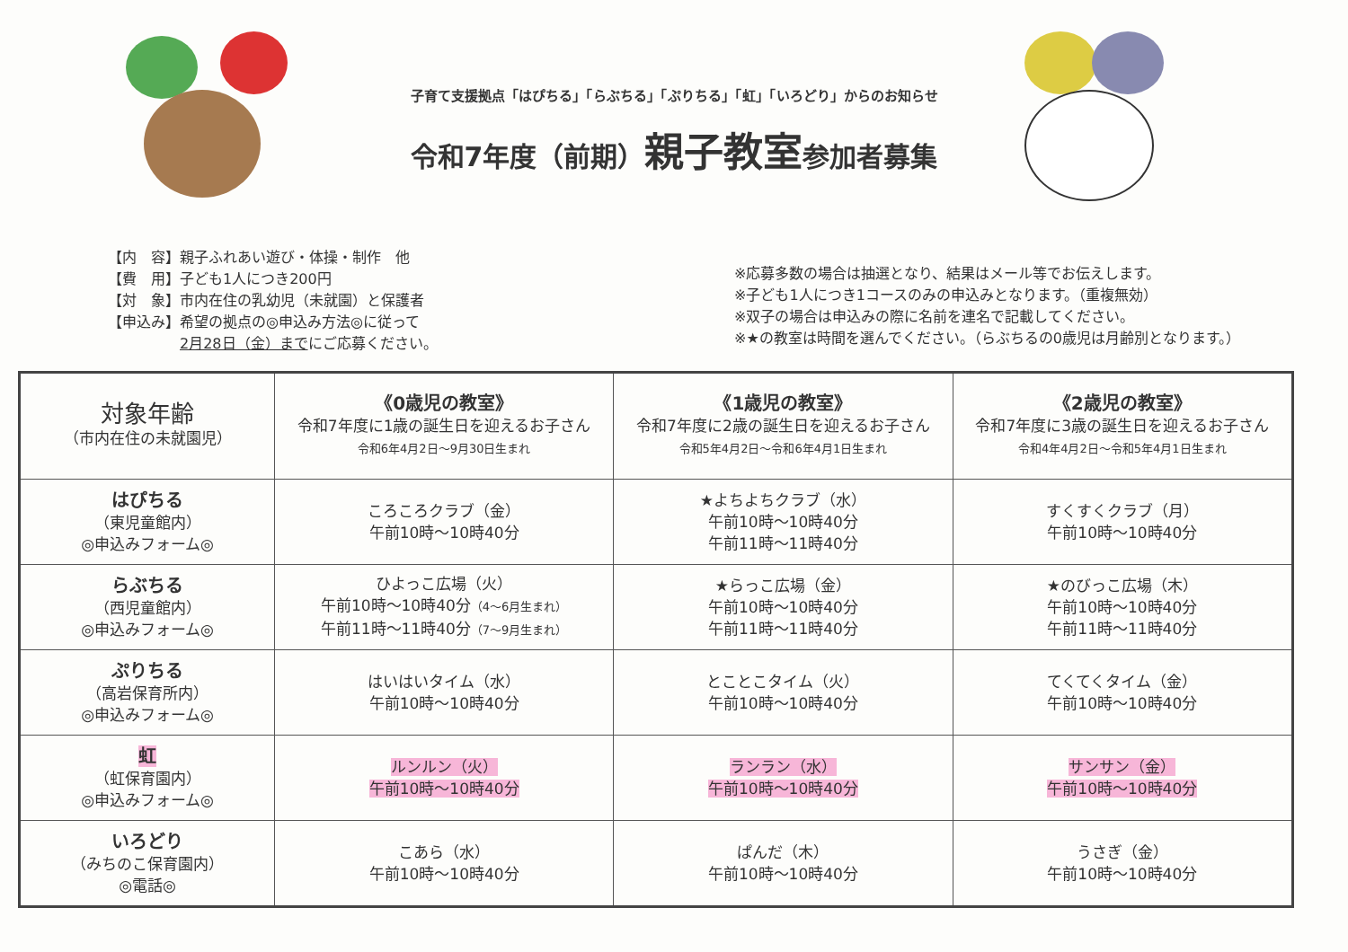子育て支援拠点「はぴちる」「らぶちる」「ぷりちる」「虹」「いろどり」からのお知らせ
令和7年度（前期）親子教室参加者募集
【内　容】親子ふれあい遊び・体操・制作　他
【費　用】子ども1人につき200円
【対　象】市内在住の乳幼児（未就園）と保護者
【申込み】希望の拠点の◎申込み方法◎に従って
　　　　　2月28日（金）までにご応募ください。
※応募多数の場合は抽選となり、結果はメール等でお伝えします。
※子ども1人につき1コースのみの申込みとなります。（重複無効）
※双子の場合は申込みの際に名前を連名で記載してください。
※★の教室は時間を選んでください。（らぶちるの0歳児は月齢別となります。）
| 対象年齢 （市内在住の未就園児） | 《0歳児の教室》 令和7年度に1歳の誕生日を迎えるお子さん 令和6年4月2日～9月30日生まれ | 《1歳児の教室》 令和7年度に2歳の誕生日を迎えるお子さん 令和5年4月2日～令和6年4月1日生まれ | 《2歳児の教室》 令和7年度に3歳の誕生日を迎えるお子さん 令和4年4月2日～令和5年4月1日生まれ |
| はぴちる （東児童館内） ◎申込みフォーム◎ | ころころクラブ（金） 午前10時～10時40分 | ★よちよちクラブ（水） 午前10時～10時40分 午前11時～11時40分 | すくすくクラブ（月） 午前10時～10時40分 |
| らぶちる （西児童館内） ◎申込みフォーム◎ | ひよっこ広場（火） 午前10時～10時40分 （4～6月生まれ） 午前11時～11時40分 （7～9月生まれ） | ★らっこ広場（金） 午前10時～10時40分 午前11時～11時40分 | ★のびっこ広場（木） 午前10時～10時40分 午前11時～11時40分 |
| ぷりちる （高岩保育所内） ◎申込みフォーム◎ | はいはいタイム（水） 午前10時～10時40分 | とことこタイム（火） 午前10時～10時40分 | てくてくタイム（金） 午前10時～10時40分 |
| 虹 （虹保育園内） ◎申込みフォーム◎ | ルンルン（火） 午前10時～10時40分 | ランラン（水） 午前10時～10時40分 | サンサン（金） 午前10時～10時40分 |
| いろどり （みちのこ保育園内） ◎電話◎ | こあら（水） 午前10時～10時40分 | ぱんだ（木） 午前10時～10時40分 | うさぎ（金） 午前10時～10時40分 |